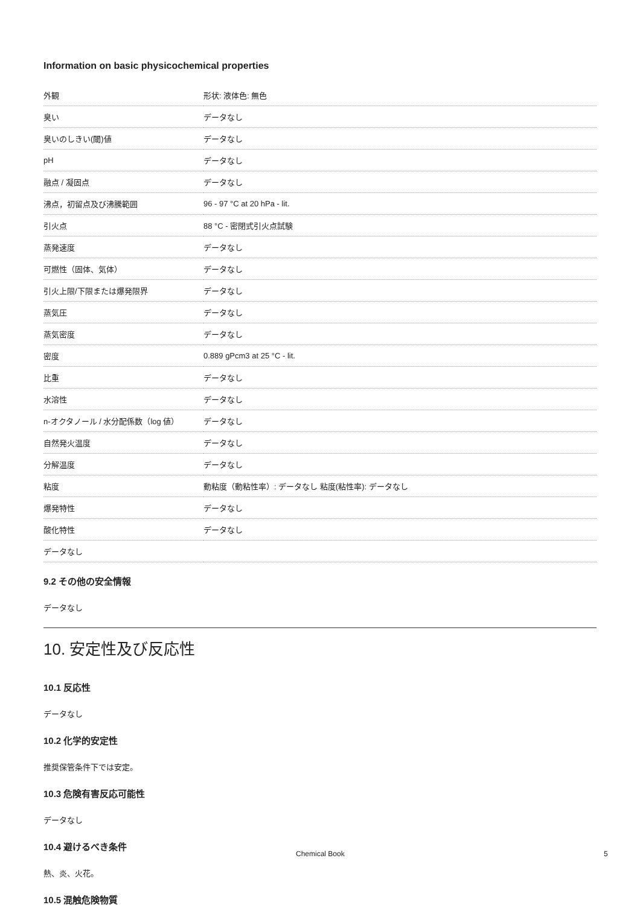Information on basic physicochemical properties
| 外観 | 形状: 液体色: 無色 |
| 臭い | データなし |
| 臭いのしきい(閾)値 | データなし |
| pH | データなし |
| 融点 / 凝固点 | データなし |
| 沸点，初留点及び沸騰範囲 | 96 - 97 °C at 20 hPa - lit. |
| 引火点 | 88 °C - 密閉式引火点試験 |
| 蒸発速度 | データなし |
| 可燃性（固体、気体） | データなし |
| 引火上限/下限または爆発限界 | データなし |
| 蒸気圧 | データなし |
| 蒸気密度 | データなし |
| 密度 | 0.889 gPcm3 at 25 °C - lit. |
| 比重 | データなし |
| 水溶性 | データなし |
| n-オクタノール / 水分配係数（log 値） | データなし |
| 自然発火温度 | データなし |
| 分解温度 | データなし |
| 粘度 | 動粘度（動粘性率）: データなし 粘度(粘性率): データなし |
| 爆発特性 | データなし |
| 酸化特性 | データなし |
| データなし | |
9.2 その他の安全情報
データなし
10. 安定性及び反応性
10.1 反応性
データなし
10.2 化学的安定性
推奨保管条件下では安定。
10.3 危険有害反応可能性
データなし
10.4 避けるべき条件
熱、炎、火花。
10.5 混触危険物質
Chemical Book 5